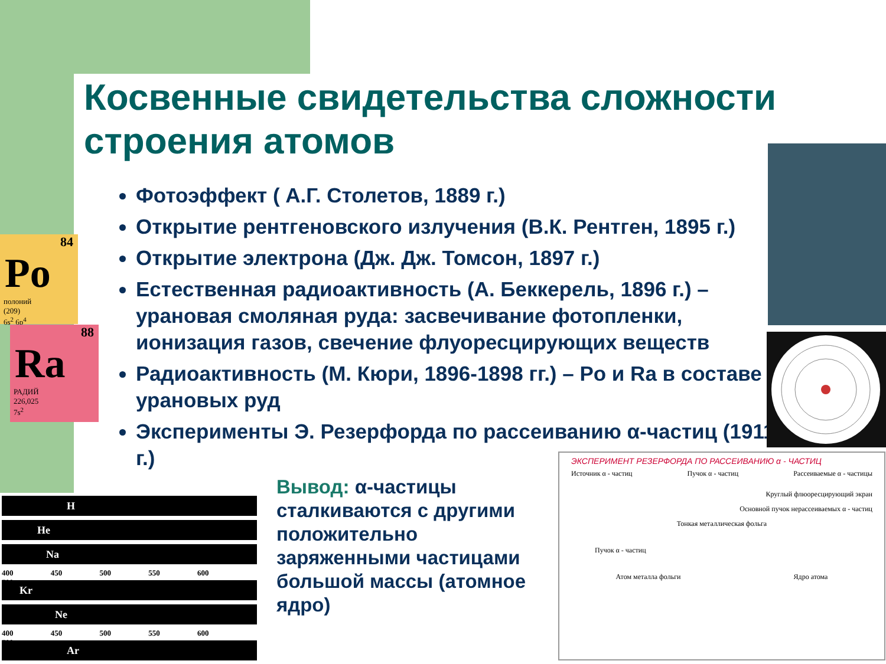Косвенные свидетельства сложности строения атомов
84
Po
полоний
(209)
6s<sup>2</sup> 6p<sup>4</sup>
88
Ra
РАДИЙ
226,025
7s<sup>2</sup>
Фотоэффект ( А.Г. Столетов, 1889 г.)
Открытие рентгеновского излучения (В.К. Рентген, 1895 г.)
Открытие электрона (Дж. Дж. Томсон, 1897 г.)
Естественная радиоактивность (А. Беккерель, 1896 г.) – урановая смоляная руда: засвечивание фотопленки, ионизация газов, свечение флуоресцирующих веществ
Радиоактивность (М. Кюри, 1896-1898 гг.) – Po и Ra в составе урановых руд
Эксперименты Э. Резерфорда по рассеиванию α-частиц (1911 г.)
H
He
Na
400 450 500 550 600 700
Kr
Ne
400 450 500 550 600 700
Ar
Вывод: α-частицы сталкиваются с другими положительно заряженными частицами большой массы (атомное ядро)
ЭКСПЕРИМЕНТ РЕЗЕРФОРДА ПО РАССЕИВАНИЮ α - ЧАСТИЦ
Источник α - частиц Пучок α - частиц Рассеиваемые α - частицы
Круглый флюоресцирующий экран
Основной пучок нерассеиваемых α - частиц
Тонкая металлическая фольга
Пучок α - частиц
Атом металла фольги Ядро атома